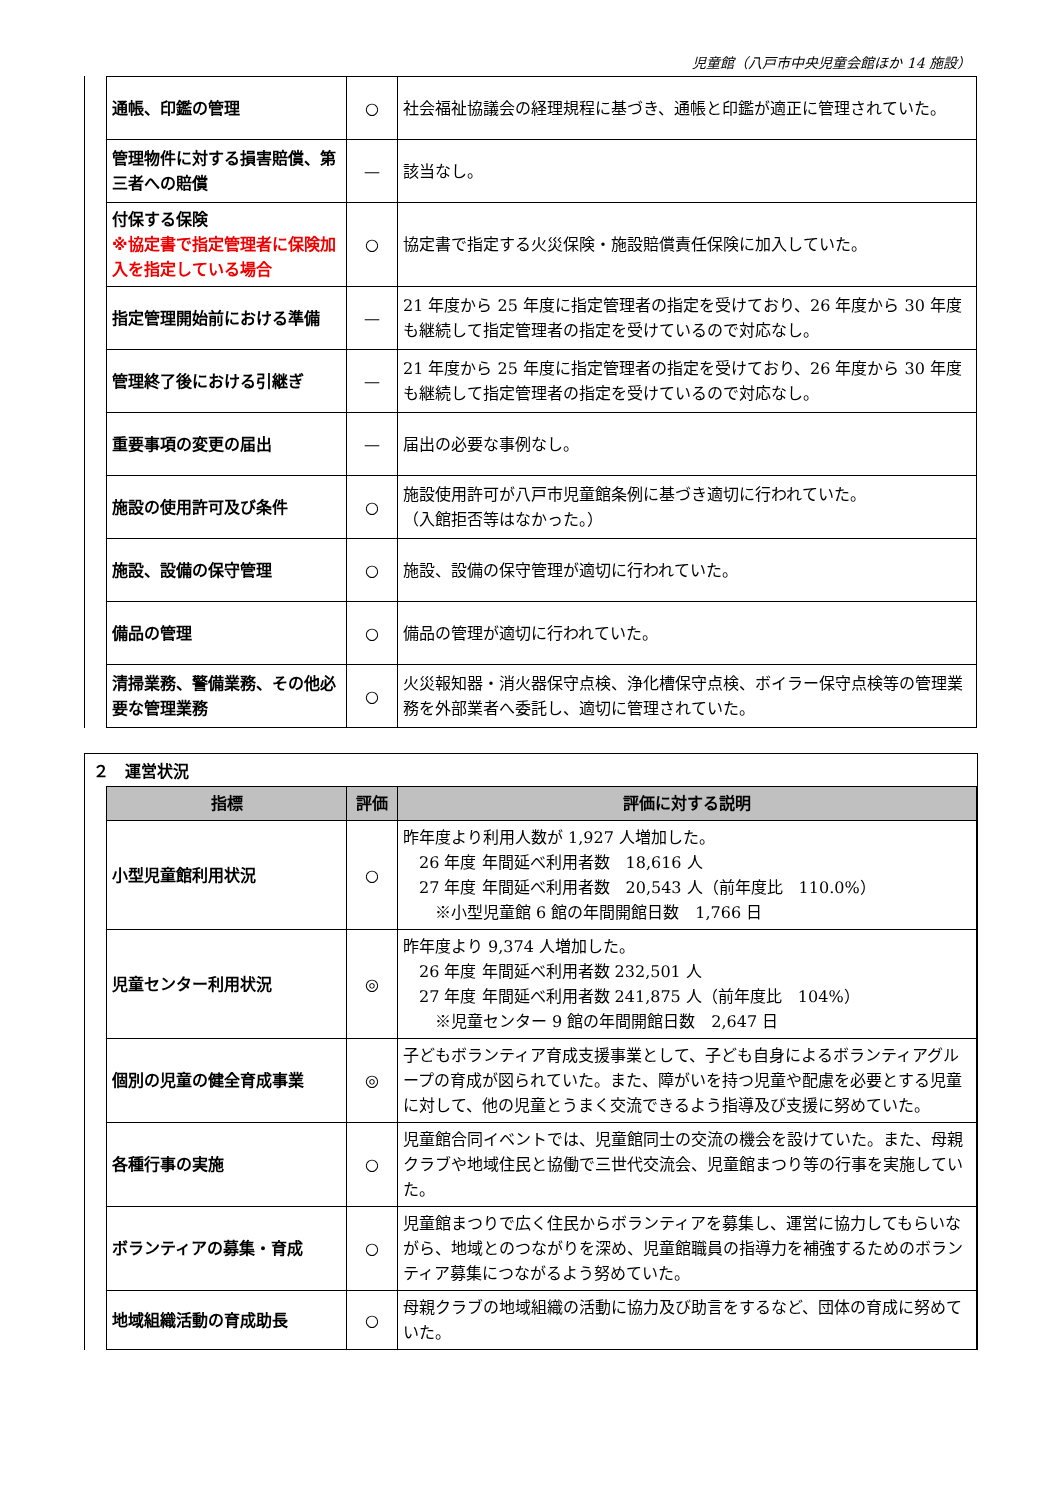児童館（八戸市中央児童会館ほか 14 施設）
| 通帳、印鑑の管理 | ○ | 社会福祉協議会の経理規程に基づき、通帳と印鑑が適正に管理されていた。 |
| 管理物件に対する損害賠償、第三者への賠償 | — | 該当なし。 |
| 付保する保険 ※協定書で指定管理者に保険加入を指定している場合 | ○ | 協定書で指定する火災保険・施設賠償責任保険に加入していた。 |
| 指定管理開始前における準備 | — | 21 年度から 25 年度に指定管理者の指定を受けており、26 年度から 30 年度も継続して指定管理者の指定を受けているので対応なし。 |
| 管理終了後における引継ぎ | — | 21 年度から 25 年度に指定管理者の指定を受けており、26 年度から 30 年度も継続して指定管理者の指定を受けているので対応なし。 |
| 重要事項の変更の届出 | — | 届出の必要な事例なし。 |
| 施設の使用許可及び条件 | ○ | 施設使用許可が八戸市児童館条例に基づき適切に行われていた。 （入館拒否等はなかった。） |
| 施設、設備の保守管理 | ○ | 施設、設備の保守管理が適切に行われていた。 |
| 備品の管理 | ○ | 備品の管理が適切に行われていた。 |
| 清掃業務、警備業務、その他必要な管理業務 | ○ | 火災報知器・消火器保守点検、浄化槽保守点検、ボイラー保守点検等の管理業務を外部業者へ委託し、適切に管理されていた。 |
２　運営状況
| 指標 | 評価 | 評価に対する説明 |
| --- | --- | --- |
| 小型児童館利用状況 | ○ | 昨年度より利用人数が 1,927 人増加した。 26 年度 年間延べ利用者数 18,616 人 27 年度 年間延べ利用者数 20,543 人（前年度比 110.0%） ※小型児童館 6 館の年間開館日数 1,766 日 |
| 児童センター利用状況 | ◎ | 昨年度より 9,374 人増加した。 26 年度 年間延べ利用者数 232,501 人 27 年度 年間延べ利用者数 241,875 人（前年度比 104%） ※児童センター 9 館の年間開館日数 2,647 日 |
| 個別の児童の健全育成事業 | ◎ | 子どもボランティア育成支援事業として、子ども自身によるボランティアグループの育成が図られていた。また、障がいを持つ児童や配慮を必要とする児童に対して、他の児童とうまく交流できるよう指導及び支援に努めていた。 |
| 各種行事の実施 | ○ | 児童館合同イベントでは、児童館同士の交流の機会を設けていた。また、母親クラブや地域住民と協働で三世代交流会、児童館まつり等の行事を実施していた。 |
| ボランティアの募集・育成 | ○ | 児童館まつりで広く住民からボランティアを募集し、運営に協力してもらいながら、地域とのつながりを深め、児童館職員の指導力を補強するためのボランティア募集につながるよう努めていた。 |
| 地域組織活動の育成助長 | ○ | 母親クラブの地域組織の活動に協力及び助言をするなど、団体の育成に努めていた。 |